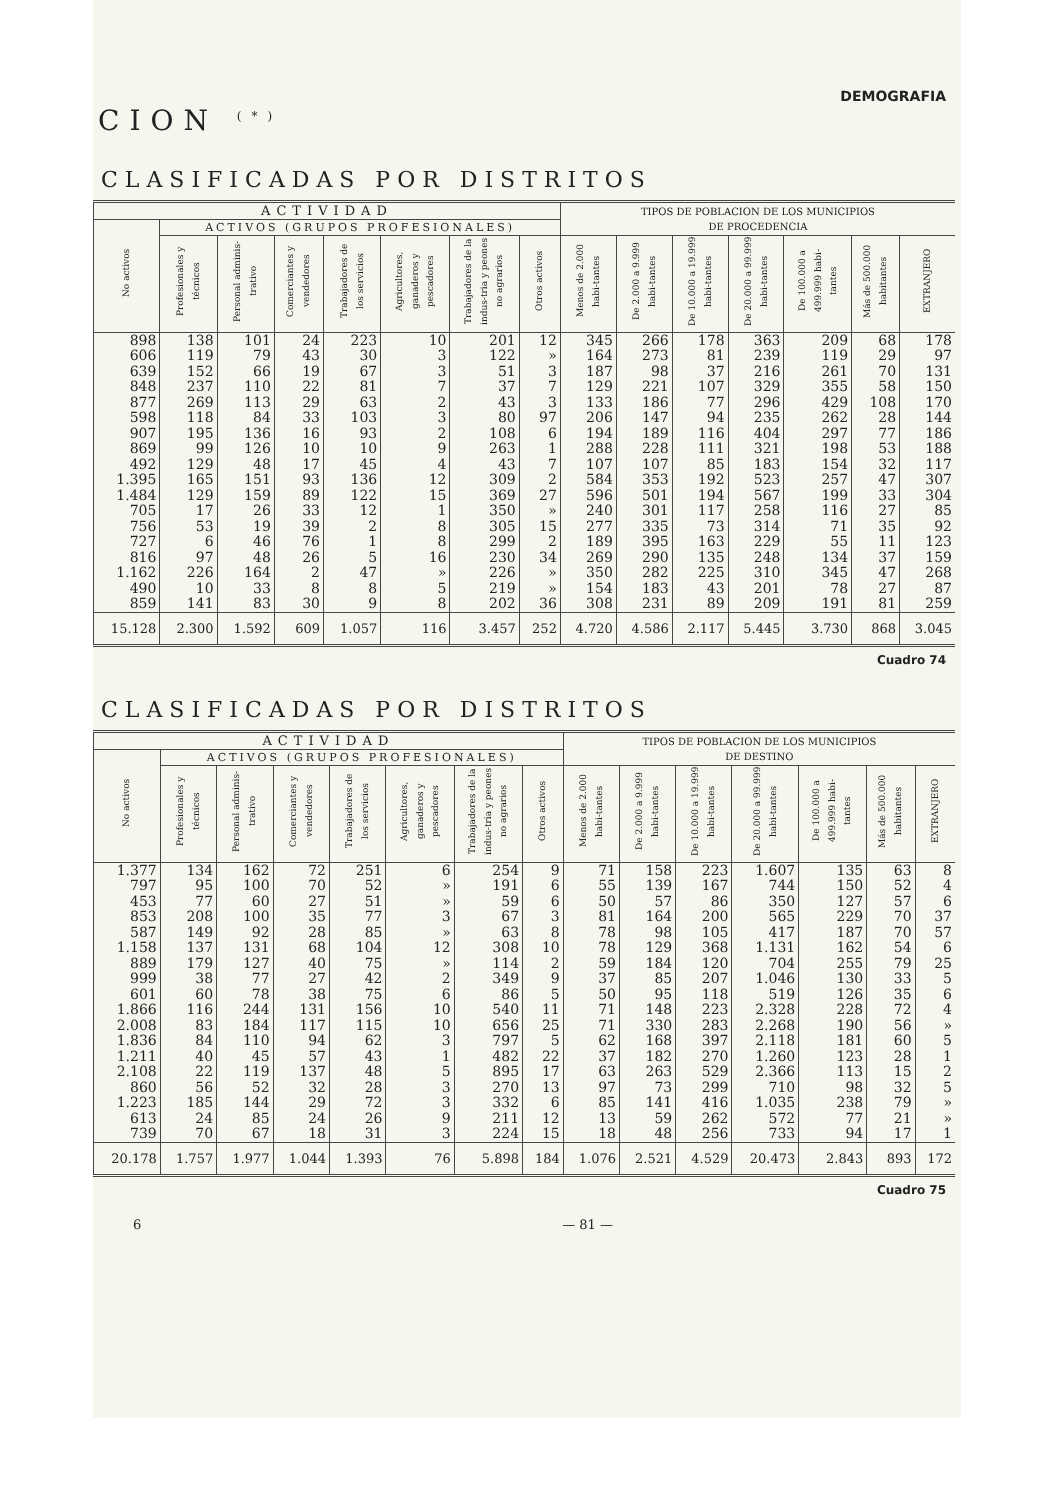DEMOGRAFIA
CION <sup>(*)</sup>
CLASIFICADAS POR DISTRITOS
| ACTIVIDAD | | | | | | | | TIPOS DE POBLACION DE LOS MUNICIPIOS DE PROCEDENCIA | | | | | | |
| --- | --- | --- | --- | --- | --- | --- | --- | --- | --- | --- | --- | --- | --- | --- |
| No activos | ACTIVOS (GRUPOS PROFESIONALES) | | | | | | | | | | | | | |
| | Profesionales y técnicos | Personal adminis-trativo | Comerciantes y vendedores | Trabajadores de los servicios | Agricultores, ganaderos y pescadores | Trabajadores de la indus-tria y peones no agrarios | Otros activos | Menos de 2.000 habi-tantes | De 2.000 a 9.999 habi-tantes | De 10.000 a 19.999 habi-tantes | De 20.000 a 99.999 habi-tantes | De 100.000 a 499.999 habi-tantes | Más de 500.000 habitantes | EXTRANJERO |
| 898 606 639 848 877 598 907 869 492 1.395 1.484 705 756 727 816 1.162 490 859 | 138 119 152 237 269 118 195 99 129 165 129 17 53 6 97 226 10 141 | 101 79 66 110 113 84 136 126 48 151 159 26 19 46 48 164 33 83 | 24 43 19 22 29 33 16 10 17 93 89 33 39 76 26 2 8 30 | 223 30 67 81 63 103 93 10 45 136 122 12 2 1 5 47 8 9 | 10 3 3 7 2 3 2 9 4 12 15 1 8 8 16 » 5 8 | 201 122 51 37 43 80 108 263 43 309 369 350 305 299 230 226 219 202 | 12 » 3 7 3 97 6 1 7 2 27 » 15 2 34 » » 36 | 345 164 187 129 133 206 194 288 107 584 596 240 277 189 269 350 154 308 | 266 273 98 221 186 147 189 228 107 353 501 301 335 395 290 282 183 231 | 178 81 37 107 77 94 116 111 85 192 194 117 73 163 135 225 43 89 | 363 239 216 329 296 235 404 321 183 523 567 258 314 229 248 310 201 209 | 209 119 261 355 429 262 297 198 154 257 199 116 71 55 134 345 78 191 | 68 29 70 58 108 28 77 53 32 47 33 27 35 11 37 47 27 81 | 178 97 131 150 170 144 186 188 117 307 304 85 92 123 159 268 87 259 |
| 15.128 | 2.300 | 1.592 | 609 | 1.057 | 116 | 3.457 | 252 | 4.720 | 4.586 | 2.117 | 5.445 | 3.730 | 868 | 3.045 |
Cuadro 74
CLASIFICADAS POR DISTRITOS
| ACTIVIDAD | | | | | | | | TIPOS DE POBLACION DE LOS MUNICIPIOS DE DESTINO | | | | | | |
| --- | --- | --- | --- | --- | --- | --- | --- | --- | --- | --- | --- | --- | --- | --- |
| No activos | ACTIVOS (GRUPOS PROFESIONALES) | | | | | | | | | | | | | |
| | Profesionales y técnicos | Personal adminis-trativo | Comerciantes y vendedores | Trabajadores de los servicios | Agricultores, ganaderos y pescadores | Trabajadores de la indus-tria y peones no agrarios | Otros activos | Menos de 2.000 habi-tantes | De 2.000 a 9.999 habi-tantes | De 10.000 a 19.999 habi-tantes | De 20.000 a 99.999 habi-tantes | De 100.000 a 499.999 habi-tantes | Más de 500.000 habitantes | EXTRANJERO |
| 1.377 797 453 853 587 1.158 889 999 601 1.866 2.008 1.836 1.211 2.108 860 1.223 613 739 | 134 95 77 208 149 137 179 38 60 116 83 84 40 22 56 185 24 70 | 162 100 60 100 92 131 127 77 78 244 184 110 45 119 52 144 85 67 | 72 70 27 35 28 68 40 27 38 131 117 94 57 137 32 29 24 18 | 251 52 51 77 85 104 75 42 75 156 115 62 43 48 28 72 26 31 | 6 » » 3 » 12 » 2 6 10 10 3 1 5 3 3 9 3 | 254 191 59 67 63 308 114 349 86 540 656 797 482 895 270 332 211 224 | 9 6 6 3 8 10 2 9 5 11 25 5 22 17 13 6 12 15 | 71 55 50 81 78 78 59 37 50 71 71 62 37 63 97 85 13 18 | 158 139 57 164 98 129 184 85 95 148 330 168 182 263 73 141 59 48 | 223 167 86 200 105 368 120 207 118 223 283 397 270 529 299 416 262 256 | 1.607 744 350 565 417 1.131 704 1.046 519 2.328 2.268 2.118 1.260 2.366 710 1.035 572 733 | 135 150 127 229 187 162 255 130 126 228 190 181 123 113 98 238 77 94 | 63 52 57 70 70 54 79 33 35 72 56 60 28 15 32 79 21 17 | 8 4 6 37 57 6 25 5 6 4 » 5 1 2 5 » » 1 |
| 20.178 | 1.757 | 1.977 | 1.044 | 1.393 | 76 | 5.898 | 184 | 1.076 | 2.521 | 4.529 | 20.473 | 2.843 | 893 | 172 |
Cuadro 75
6 — 81 —